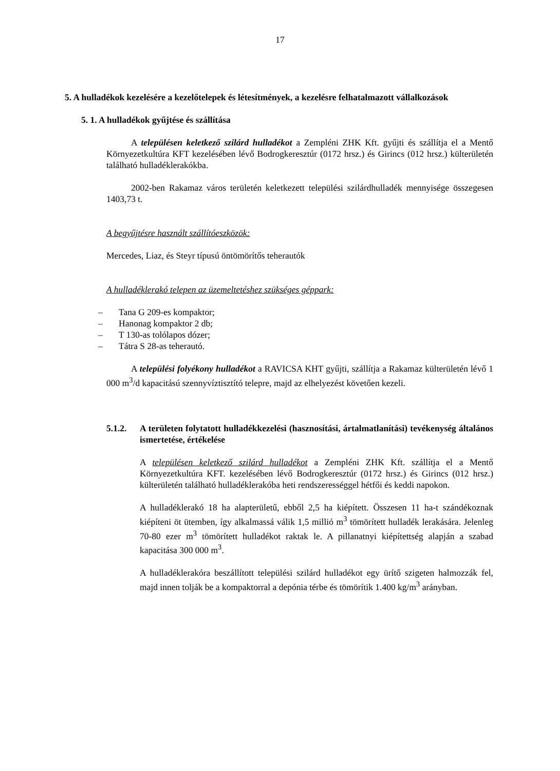17
5. A hulladékok kezelésére a kezelőtelepek és létesítmények, a kezelésre felhatalmazott vállalkozások
5. 1. A hulladékok gyűjtése és szállítása
A településen keletkező szilárd hulladékot a Zempléni ZHK Kft. gyűjti és szállítja el a Mentő Környezetkultúra KFT kezelésében lévő Bodrogkeresztúr (0172 hrsz.) és Girincs (012 hrsz.) külterületén található hulladéklerakókba.
2002-ben Rakamaz város területén keletkezett települési szilárdhulladék mennyisége összegesen 1403,73 t.
A begyűjtésre használt szállítóeszközök:
Mercedes, Liaz, és Steyr típusú öntömörítős teherautók
A hulladéklerakó telepen az üzemeltetéshez szükséges géppark:
– Tana G 209-es kompaktor;
– Hanonag kompaktor 2 db;
– T 130-as tolólapos dózer;
– Tátra S 28-as teherautó.
A települési folyékony hulladékot a RAVICSA KHT gyűjti, szállítja a Rakamaz külterületén lévő 1 000 m<sup>3</sup>/d kapacitású szennyvíztisztító telepre, majd az elhelyezést követően kezeli.
5.1.2. A területen folytatott hulladékkezelési (hasznosítási, ártalmatlanítási) tevékenység általános ismertetése, értékelése
A településen keletkező szilárd hulladékot a Zempléni ZHK Kft. szállítja el a Mentő Környezetkultúra KFT. kezelésében lévő Bodrogkeresztúr (0172 hrsz.) és Girincs (012 hrsz.) külterületén található hulladéklerakóba heti rendszerességgel hétfői és keddi napokon.
A hulladéklerakó 18 ha alapterületű, ebből 2,5 ha kiépített. Összesen 11 ha-t szándékoznak kiépíteni öt ütemben, így alkalmassá válik 1,5 millió m<sup>3</sup> tömörített hulladék lerakására. Jelenleg 70-80 ezer m<sup>3</sup> tömörített hulladékot raktak le. A pillanatnyi kiépítettség alapján a szabad kapacitása 300 000 m<sup>3</sup>.
A hulladéklerakóra beszállított települési szilárd hulladékot egy ürítő szigeten halmozzák fel, majd innen tolják be a kompaktorral a depónia térbe és tömörítik 1.400 kg/m<sup>3</sup> arányban.